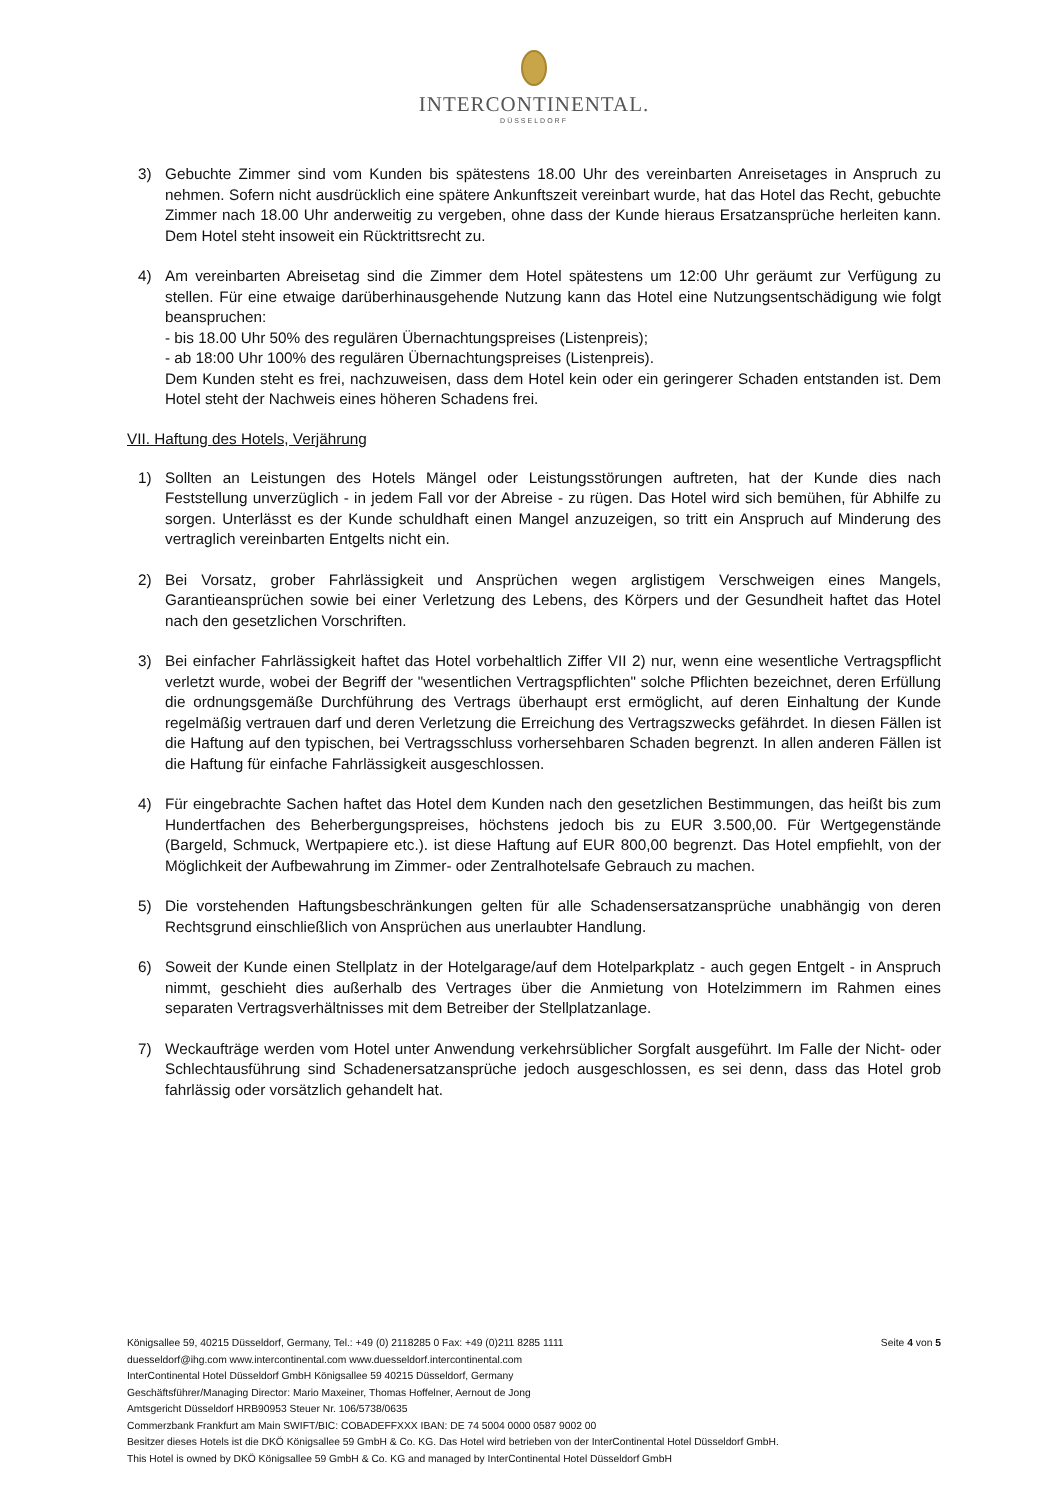INTERCONTINENTAL.
DÜSSELDORF
3) Gebuchte Zimmer sind vom Kunden bis spätestens 18.00 Uhr des vereinbarten Anreisetages in Anspruch zu nehmen. Sofern nicht ausdrücklich eine spätere Ankunftszeit vereinbart wurde, hat das Hotel das Recht, gebuchte Zimmer nach 18.00 Uhr anderweitig zu vergeben, ohne dass der Kunde hieraus Ersatzansprüche herleiten kann. Dem Hotel steht insoweit ein Rücktrittsrecht zu.
4) Am vereinbarten Abreisetag sind die Zimmer dem Hotel spätestens um 12:00 Uhr geräumt zur Verfügung zu stellen. Für eine etwaige darüberhinausgehende Nutzung kann das Hotel eine Nutzungsentschädigung wie folgt beanspruchen:
- bis 18.00 Uhr 50% des regulären Übernachtungspreises (Listenpreis);
- ab 18:00 Uhr 100% des regulären Übernachtungspreises (Listenpreis).
Dem Kunden steht es frei, nachzuweisen, dass dem Hotel kein oder ein geringerer Schaden entstanden ist. Dem Hotel steht der Nachweis eines höheren Schadens frei.
VII. Haftung des Hotels, Verjährung
1) Sollten an Leistungen des Hotels Mängel oder Leistungsstörungen auftreten, hat der Kunde dies nach Feststellung unverzüglich - in jedem Fall vor der Abreise - zu rügen. Das Hotel wird sich bemühen, für Abhilfe zu sorgen. Unterlässt es der Kunde schuldhaft einen Mangel anzuzeigen, so tritt ein Anspruch auf Minderung des vertraglich vereinbarten Entgelts nicht ein.
2) Bei Vorsatz, grober Fahrlässigkeit und Ansprüchen wegen arglistigem Verschweigen eines Mangels, Garantieansprüchen sowie bei einer Verletzung des Lebens, des Körpers und der Gesundheit haftet das Hotel nach den gesetzlichen Vorschriften.
3) Bei einfacher Fahrlässigkeit haftet das Hotel vorbehaltlich Ziffer VII 2) nur, wenn eine wesentliche Vertragspflicht verletzt wurde, wobei der Begriff der "wesentlichen Vertragspflichten" solche Pflichten bezeichnet, deren Erfüllung die ordnungsgemäße Durchführung des Vertrags überhaupt erst ermöglicht, auf deren Einhaltung der Kunde regelmäßig vertrauen darf und deren Verletzung die Erreichung des Vertragszwecks gefährdet. In diesen Fällen ist die Haftung auf den typischen, bei Vertragsschluss vorhersehbaren Schaden begrenzt. In allen anderen Fällen ist die Haftung für einfache Fahrlässigkeit ausgeschlossen.
4) Für eingebrachte Sachen haftet das Hotel dem Kunden nach den gesetzlichen Bestimmungen, das heißt bis zum Hundertfachen des Beherbergungspreises, höchstens jedoch bis zu EUR 3.500,00. Für Wertgegenstände (Bargeld, Schmuck, Wertpapiere etc.). ist diese Haftung auf EUR 800,00 begrenzt. Das Hotel empfiehlt, von der Möglichkeit der Aufbewahrung im Zimmer- oder Zentralhotelsafe Gebrauch zu machen.
5) Die vorstehenden Haftungsbeschränkungen gelten für alle Schadensersatzansprüche unabhängig von deren Rechtsgrund einschließlich von Ansprüchen aus unerlaubter Handlung.
6) Soweit der Kunde einen Stellplatz in der Hotelgarage/auf dem Hotelparkplatz - auch gegen Entgelt - in Anspruch nimmt, geschieht dies außerhalb des Vertrages über die Anmietung von Hotelzimmern im Rahmen eines separaten Vertragsverhältnisses mit dem Betreiber der Stellplatzanlage.
7) Weckaufträge werden vom Hotel unter Anwendung verkehrsüblicher Sorgfalt ausgeführt. Im Falle der Nicht- oder Schlechtausführung sind Schadenersatzansprüche jedoch ausgeschlossen, es sei denn, dass das Hotel grob fahrlässig oder vorsätzlich gehandelt hat.
Seite 4 von 5 Königsallee 59, 40215 Düsseldorf, Germany, Tel.: +49 (0) 2118285 0 Fax: +49 (0)211 8285 1111
duesseldorf@ihg.com www.intercontinental.com www.duesseldorf.intercontinental.com
InterContinental Hotel Düsseldorf GmbH Königsallee 59 40215 Düsseldorf, Germany
Geschäftsführer/Managing Director: Mario Maxeiner, Thomas Hoffelner, Aernout de Jong
Amtsgericht Düsseldorf HRB90953 Steuer Nr. 106/5738/0635
Commerzbank Frankfurt am Main SWIFT/BIC: COBADEFFXXX IBAN: DE 74 5004 0000 0587 9002 00
Besitzer dieses Hotels ist die DKÖ Königsallee 59 GmbH & Co. KG. Das Hotel wird betrieben von der InterContinental Hotel Düsseldorf GmbH.
This Hotel is owned by DKÖ Königsallee 59 GmbH & Co. KG and managed by InterContinental Hotel Düsseldorf GmbH